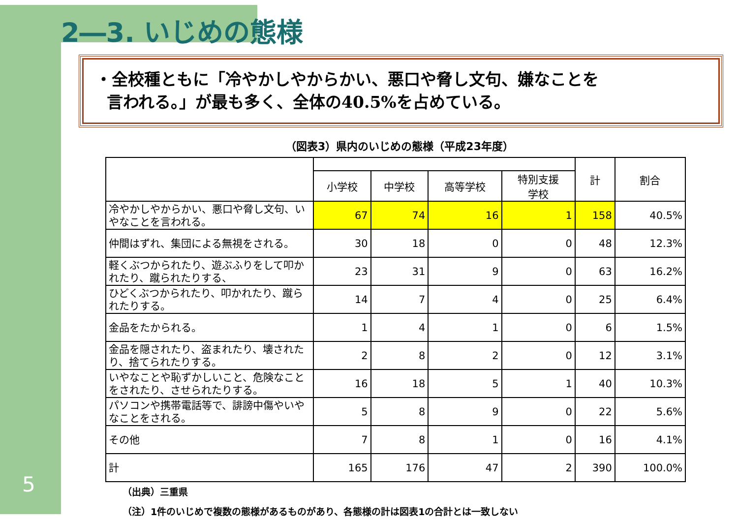5
2―3. いじめの態様
・全校種ともに「冷やかしやからかい、悪口や脅し文句、嫌なことを
言われる。」が最も多く、全体の40.5%を占めている。
（図表3）県内のいじめの態様（平成23年度）
| | | | | | 計 | 割合 |
| --- | --- | --- | --- | --- | --- | --- |
| | 小学校 | 中学校 | 高等学校 | 特別支援 学校 | | |
| 冷やかしやからかい、悪口や脅し文句、いやなことを言われる。 | 67 | 74 | 16 | 1 | 158 | 40.5% |
| 仲間はずれ、集団による無視をされる。 | 30 | 18 | 0 | 0 | 48 | 12.3% |
| 軽くぶつかられたり、遊ぶふりをして叩かれたり、蹴られたりする、 | 23 | 31 | 9 | 0 | 63 | 16.2% |
| ひどくぶつかられたり、叩かれたり、蹴られたりする。 | 14 | 7 | 4 | 0 | 25 | 6.4% |
| 金品をたかられる。 | 1 | 4 | 1 | 0 | 6 | 1.5% |
| 金品を隠されたり、盗まれたり、壊されたり、捨てられたりする。 | 2 | 8 | 2 | 0 | 12 | 3.1% |
| いやなことや恥ずかしいこと、危険なことをされたり、させられたりする。 | 16 | 18 | 5 | 1 | 40 | 10.3% |
| パソコンや携帯電話等で、誹謗中傷やいやなことをされる。 | 5 | 8 | 9 | 0 | 22 | 5.6% |
| その他 | 7 | 8 | 1 | 0 | 16 | 4.1% |
| 計 | 165 | 176 | 47 | 2 | 390 | 100.0% |
（出典）三重県
（注）1件のいじめで複数の態様があるものがあり、各態様の計は図表1の合計とは一致しない